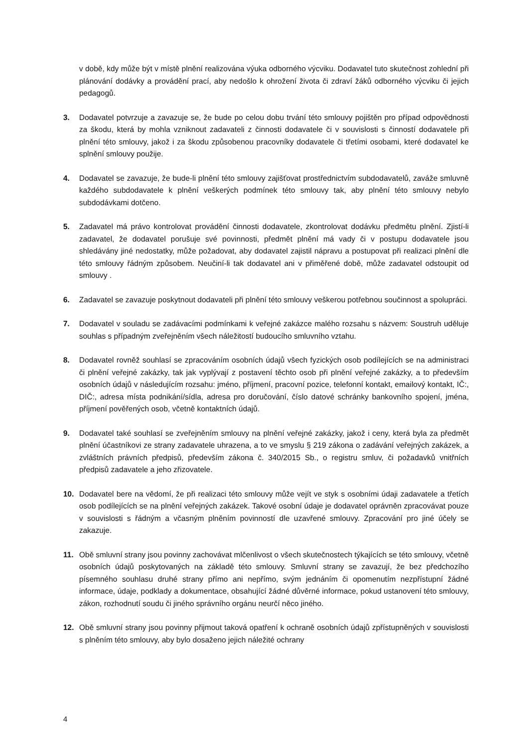v době, kdy může být v místě plnění realizována výuka odborného výcviku. Dodavatel tuto skutečnost zohlední při plánování dodávky a provádění prací, aby nedošlo k ohrožení života či zdraví žáků odborného výcviku či jejich pedagogů.
3. Dodavatel potvrzuje a zavazuje se, že bude po celou dobu trvání této smlouvy pojištěn pro případ odpovědnosti za škodu, která by mohla vzniknout zadavateli z činnosti dodavatele či v souvislosti s činností dodavatele při plnění této smlouvy, jakož i za škodu způsobenou pracovníky dodavatele či třetími osobami, které dodavatel ke splnění smlouvy použije.
4. Dodavatel se zavazuje, že bude-li plnění této smlouvy zajišťovat prostřednictvím subdodavatelů, zaváže smluvně každého subdodavatele k plnění veškerých podmínek této smlouvy tak, aby plnění této smlouvy nebylo subdodávkami dotčeno.
5. Zadavatel má právo kontrolovat provádění činnosti dodavatele, zkontrolovat dodávku předmětu plnění. Zjistí-li zadavatel, že dodavatel porušuje své povinnosti, předmět plnění má vady či v postupu dodavatele jsou shledávány jiné nedostatky, může požadovat, aby dodavatel zajistil nápravu a postupovat při realizaci plnění dle této smlouvy řádným způsobem. Neučiní-li tak dodavatel ani v přiměřené době, může zadavatel odstoupit od smlouvy .
6. Zadavatel se zavazuje poskytnout dodavateli při plnění této smlouvy veškerou potřebnou součinnost a spolupráci.
7. Dodavatel v souladu se zadávacími podmínkami k veřejné zakázce malého rozsahu s názvem: Soustruh uděluje souhlas s případným zveřejněním všech náležitostí budoucího smluvního vztahu.
8. Dodavatel rovněž souhlasí se zpracováním osobních údajů všech fyzických osob podílejících se na administraci či plnění veřejné zakázky, tak jak vyplývají z postavení těchto osob při plnění veřejné zakázky, a to především osobních údajů v následujícím rozsahu: jméno, příjmení, pracovní pozice, telefonní kontakt, emailový kontakt, IČ:, DIČ:, adresa místa podnikání/sídla, adresa pro doručování, číslo datové schránky bankovního spojení, jména, příjmení pověřených osob, včetně kontaktních údajů.
9. Dodavatel také souhlasí se zveřejněním smlouvy na plnění veřejné zakázky, jakož i ceny, která byla za předmět plnění účastníkovi ze strany zadavatele uhrazena, a to ve smyslu § 219 zákona o zadávání veřejných zakázek, a zvláštních právních předpisů, především zákona č. 340/2015 Sb., o registru smluv, či požadavků vnitřních předpisů zadavatele a jeho zřizovatele.
10. Dodavatel bere na vědomí, že při realizaci této smlouvy může vejít ve styk s osobními údaji zadavatele a třetích osob podílejících se na plnění veřejných zakázek. Takové osobní údaje je dodavatel oprávněn zpracovávat pouze v souvislosti s řádným a včasným plněním povinností dle uzavřené smlouvy. Zpracování pro jiné účely se zakazuje.
11. Obě smluvní strany jsou povinny zachovávat mlčenlivost o všech skutečnostech týkajících se této smlouvy, včetně osobních údajů poskytovaných na základě této smlouvy. Smluvní strany se zavazují, že bez předchozího písemného souhlasu druhé strany přímo ani nepřímo, svým jednáním či opomenutím nezpřístupní žádné informace, údaje, podklady a dokumentace, obsahující žádné důvěrné informace, pokud ustanovení této smlouvy, zákon, rozhodnutí soudu či jiného správního orgánu neurčí něco jiného.
12. Obě smluvní strany jsou povinny přijmout taková opatření k ochraně osobních údajů zpřístupněných v souvislosti s plněním této smlouvy, aby bylo dosaženo jejich náležité ochrany
4